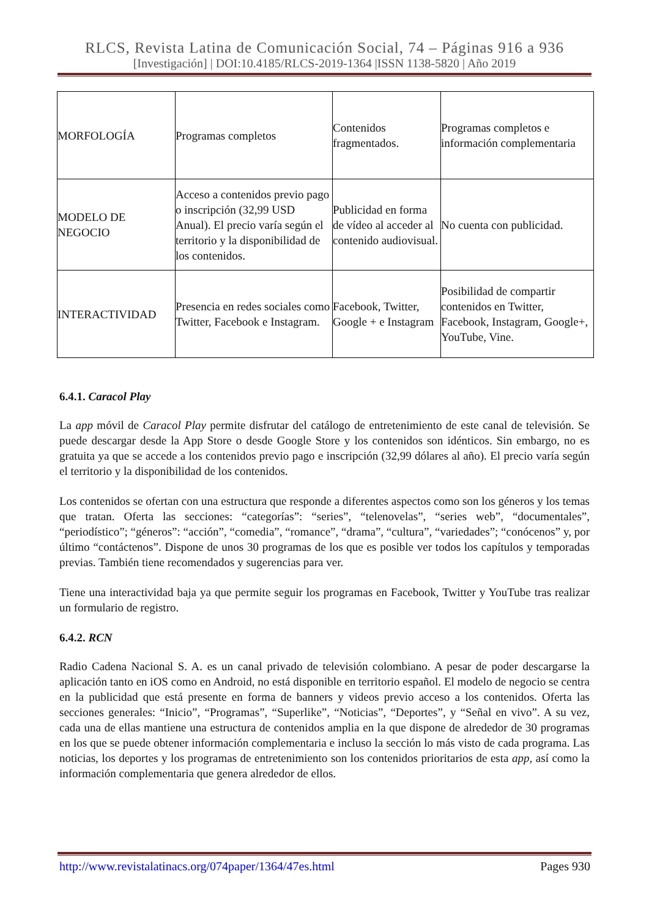RLCS, Revista Latina de Comunicación Social, 74 – Páginas 916 a 936
[Investigación] | DOI:10.4185/RLCS-2019-1364 |ISSN 1138-5820 | Año 2019
| MORFOLOGÍA | Programas completos | Contenidos fragmentados. | Programas completos e información complementaria |
| MODELO DE NEGOCIO | Acceso a contenidos previo pago o inscripción (32,99 USD Anual). El precio varía según el territorio y la disponibilidad de los contenidos. | Publicidad en forma de vídeo al acceder al contenido audiovisual. | No cuenta con publicidad. |
| INTERACTIVIDAD | Presencia en redes sociales como Twitter, Facebook e Instagram. | Facebook, Twitter, Google + e Instagram | Posibilidad de compartir contenidos en Twitter, Facebook, Instagram, Google+, YouTube, Vine. |
6.4.1. Caracol Play
La app móvil de Caracol Play permite disfrutar del catálogo de entretenimiento de este canal de televisión. Se puede descargar desde la App Store o desde Google Store y los contenidos son idénticos. Sin embargo, no es gratuita ya que se accede a los contenidos previo pago e inscripción (32,99 dólares al año). El precio varía según el territorio y la disponibilidad de los contenidos.
Los contenidos se ofertan con una estructura que responde a diferentes aspectos como son los géneros y los temas que tratan. Oferta las secciones: “categorías”: “series”, “telenovelas”, “series web”, “documentales”, “periodístico”; “géneros”: “acción”, “comedia”, “romance”, “drama”, “cultura”, “variedades”; “conócenos” y, por último “contáctenos”. Dispone de unos 30 programas de los que es posible ver todos los capítulos y temporadas previas. También tiene recomendados y sugerencias para ver.
Tiene una interactividad baja ya que permite seguir los programas en Facebook, Twitter y YouTube tras realizar un formulario de registro.
6.4.2. RCN
Radio Cadena Nacional S. A. es un canal privado de televisión colombiano. A pesar de poder descargarse la aplicación tanto en iOS como en Android, no está disponible en territorio español. El modelo de negocio se centra en la publicidad que está presente en forma de banners y videos previo acceso a los contenidos. Oferta las secciones generales: “Inicio”, “Programas”, “Superlike”, “Noticias”, “Deportes”, y “Señal en vivo”. A su vez, cada una de ellas mantiene una estructura de contenidos amplia en la que dispone de alrededor de 30 programas en los que se puede obtener información complementaria e incluso la sección lo más visto de cada programa. Las noticias, los deportes y los programas de entretenimiento son los contenidos prioritarios de esta app, así como la información complementaria que genera alrededor de ellos.
http://www.revistalatinacs.org/074paper/1364/47es.html Pages 930